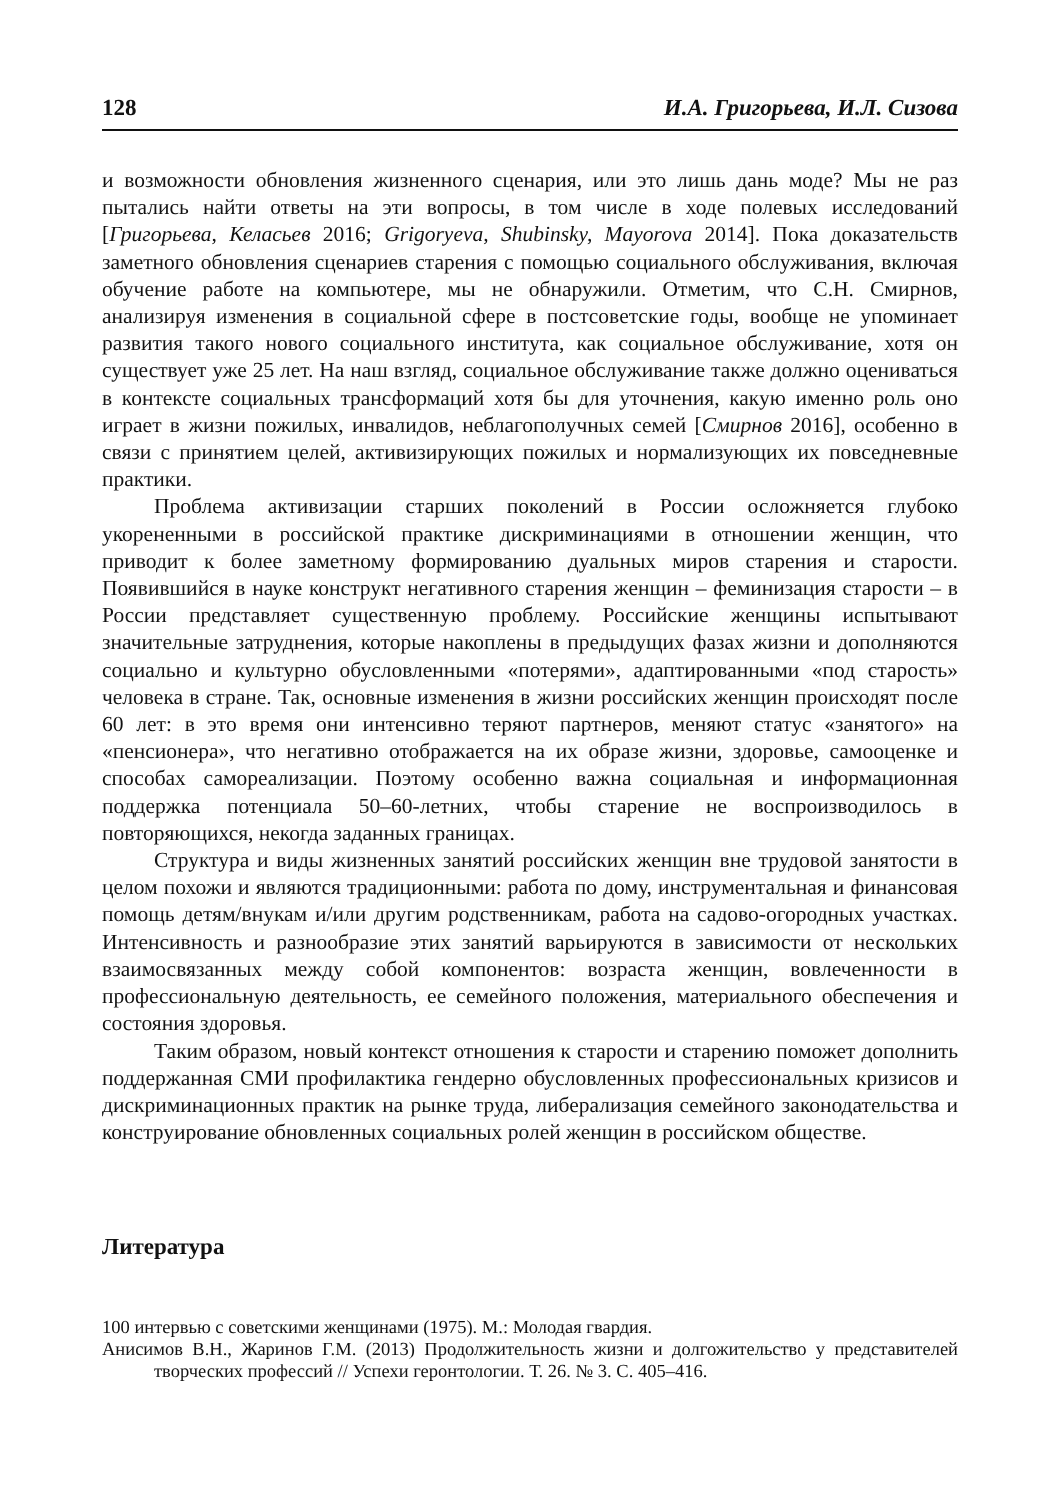128 И.А. Григорьева, И.Л. Сизова
и возможности обновления жизненного сценария, или это лишь дань моде? Мы не раз пытались найти ответы на эти вопросы, в том числе в ходе полевых исследований [Григорьева, Келасьев 2016; Grigoryeva, Shubinsky, Mayorova 2014]. Пока доказательств заметного обновления сценариев старения с помощью социального обслуживания, включая обучение работе на компьютере, мы не обнаружили. Отметим, что С.Н. Смирнов, анализируя изменения в социальной сфере в постсоветские годы, вообще не упоминает развития такого нового социального института, как социальное обслуживание, хотя он существует уже 25 лет. На наш взгляд, социальное обслуживание также должно оцениваться в контексте социальных трансформаций хотя бы для уточнения, какую именно роль оно играет в жизни пожилых, инвалидов, неблагополучных семей [Смирнов 2016], особенно в связи с принятием целей, активизирующих пожилых и нормализующих их повседневные практики.
Проблема активизации старших поколений в России осложняется глубоко укорененными в российской практике дискриминациями в отношении женщин, что приводит к более заметному формированию дуальных миров старения и старости. Появившийся в науке конструкт негативного старения женщин – феминизация старости – в России представляет существенную проблему. Российские женщины испытывают значительные затруднения, которые накоплены в предыдущих фазах жизни и дополняются социально и культурно обусловленными «потерями», адаптированными «под старость» человека в стране. Так, основные изменения в жизни российских женщин происходят после 60 лет: в это время они интенсивно теряют партнеров, меняют статус «занятого» на «пенсионера», что негативно отображается на их образе жизни, здоровье, самооценке и способах самореализации. Поэтому особенно важна социальная и информационная поддержка потенциала 50–60-летних, чтобы старение не воспроизводилось в повторяющихся, некогда заданных границах.
Структура и виды жизненных занятий российских женщин вне трудовой занятости в целом похожи и являются традиционными: работа по дому, инструментальная и финансовая помощь детям/внукам и/или другим родственникам, работа на садово-огородных участках. Интенсивность и разнообразие этих занятий варьируются в зависимости от нескольких взаимосвязанных между собой компонентов: возраста женщин, вовлеченности в профессиональную деятельность, ее семейного положения, материального обеспечения и состояния здоровья.
Таким образом, новый контекст отношения к старости и старению поможет дополнить поддержанная СМИ профилактика гендерно обусловленных профессиональных кризисов и дискриминационных практик на рынке труда, либерализация семейного законодательства и конструирование обновленных социальных ролей женщин в российском обществе.
Литература
100 интервью с советскими женщинами (1975). М.: Молодая гвардия.
Анисимов В.Н., Жаринов Г.М. (2013) Продолжительность жизни и долгожительство у представителей творческих профессий // Успехи геронтологии. Т. 26. № 3. С. 405–416.